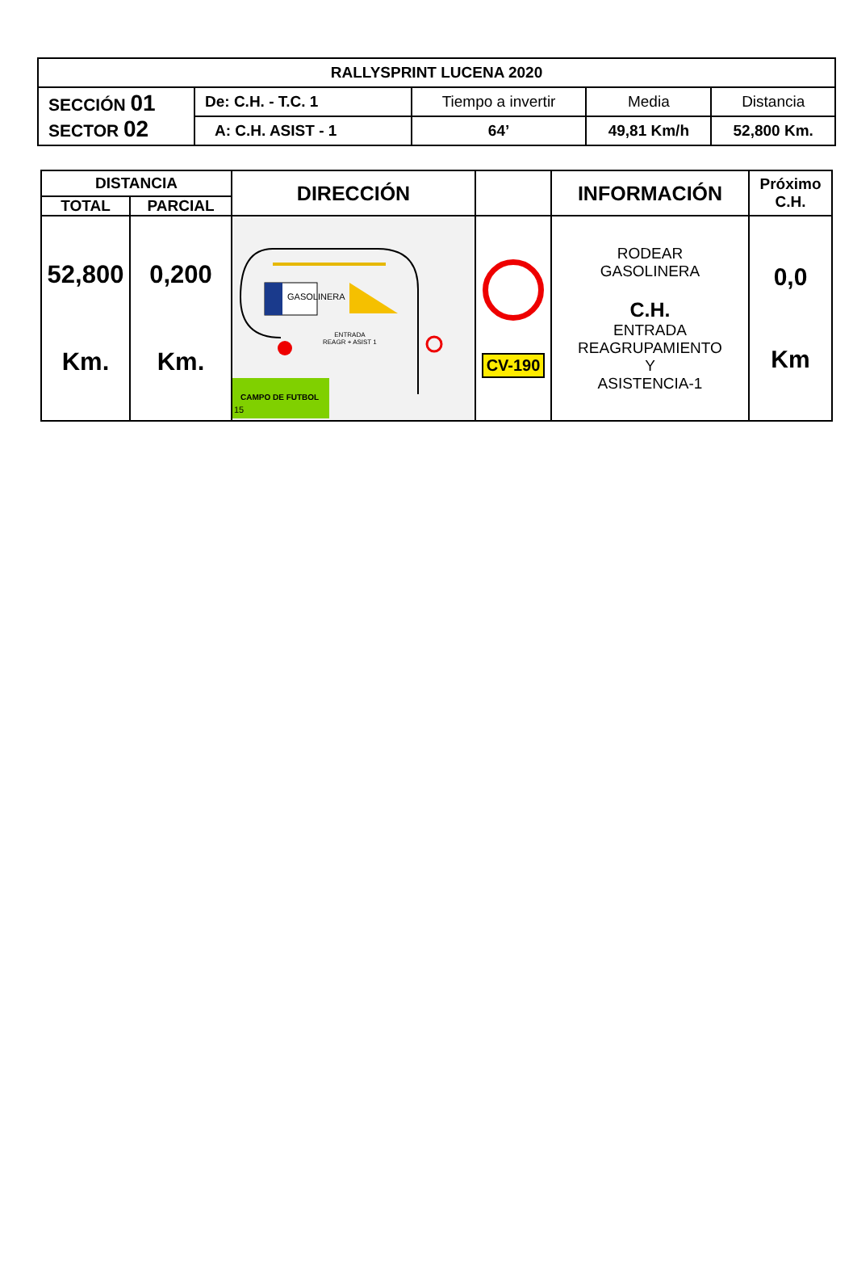| RALLYSPRINT LUCENA 2020 | | | | |
| SECCIÓN 01 SECTOR 02 | De: C.H. - T.C. 1 | Tiempo a invertir | Media | Distancia |
| | A: C.H. ASIST - 1 | 64’ | 49,81 Km/h | 52,800 Km. |
| DISTANCIA | | DIRECCIÓN | | INFORMACIÓN | Próximo C.H. |
| --- | --- | --- | --- | --- | --- |
| TOTAL | PARCIAL | | | | |
| 52,800 Km. | 0,200 Km. | GASOLINERA ENTRADA REAGR + ASIST 1 CAMPO DE FUTBOL 15 | CV-190 | RODEAR GASOLINERA C.H. ENTRADA REAGRUPAMIENTO Y ASISTENCIA-1 | 0,0 Km |